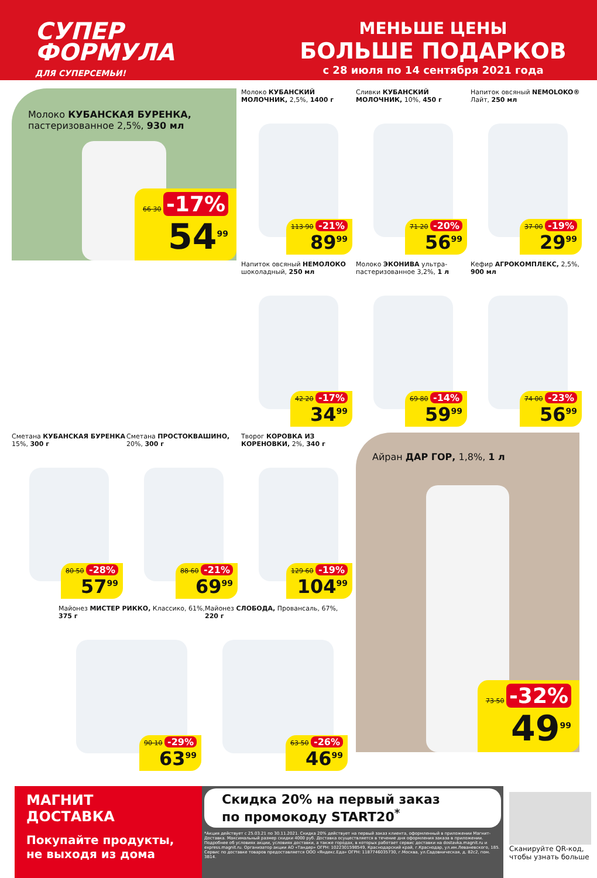СУПЕР
ФОРМУЛА
ДЛЯ СУПЕРСЕМЬИ!
МЕНЬШЕ ЦЕНЫ
БОЛЬШЕ ПОДАРКОВ
с 28 июля по 14 сентября 2021 года
Молоко КУБАНСКАЯ БУРЕНКА,
пастеризованное 2,5%, 930 мл
66 30 -17%
54<sup>99</sup>
Молоко КУБАНСКИЙ МОЛОЧНИК, 2,5%, 1400 г
113 90 -21%
89<sup>99</sup>
Сливки КУБАНСКИЙ МОЛОЧНИК, 10%, 450 г
71 20 -20%
56<sup>99</sup>
Напиток овсяный NEMOLOKO® Лайт, 250 мл
37 00 -19%
29<sup>99</sup>
Напиток овсяный НЕМОЛОКО шоколадный, 250 мл
42 20 -17%
34<sup>99</sup>
Молоко ЭКОНИВА ультра-пастеризованное 3,2%, 1 л
69 80 -14%
59<sup>99</sup>
Кефир АГРОКОМПЛЕКС, 2,5%, 900 мл
74 00 -23%
56<sup>99</sup>
Сметана КУБАНСКАЯ БУРЕНКА 15%, 300 г
80 50 -28%
57<sup>99</sup>
Сметана ПРОСТОКВАШИНО, 20%, 300 г
88 60 -21%
69<sup>99</sup>
Творог КОРОВКА ИЗ КОРЕНОВКИ, 2%, 340 г
129 60 -19%
104<sup>99</sup>
Майонез МИСТЕР РИККО, Классико, 61%, 375 г
90 10 -29%
63<sup>99</sup>
Майонез СЛОБОДА, Провансаль, 67%, 220 г
63 50 -26%
46<sup>99</sup>
Айран ДАР ГОР, 1,8%, 1 л
73 50 -32%
49<sup>99</sup>
МАГНИТ
ДОСТАВКА
Покупайте продукты, не выходя из дома
Скидка 20% на первый заказ
по промокоду START20<sup>*</sup>
*Акция действует с 25.03.21 по 30.11.2021. Скидка 20% действует на первый заказ клиента, оформленный в приложении Магнит-Доставка. Максимальный размер скидки 4000 руб. Доставка осуществляется в течение дня оформления заказа в приложении. Подробнее об условиях акции, условиях доставки, а также городах, в которых работает сервис доставки на dostavka.magnit.ru и express.magnit.ru. Организатор акции АО «Тандер» ОГРН: 1022301598549, Краснодарский край, г.Краснодар, ул.им.Леваневского, 185. Сервис по доставке товаров предоставляется ООО «Яндекс.Еда» ОГРН: 1187746035730, г.Москва, ул.Садовническая, д. 82с2, пом. 3В14.
Сканируйте QR-код, чтобы узнать больше